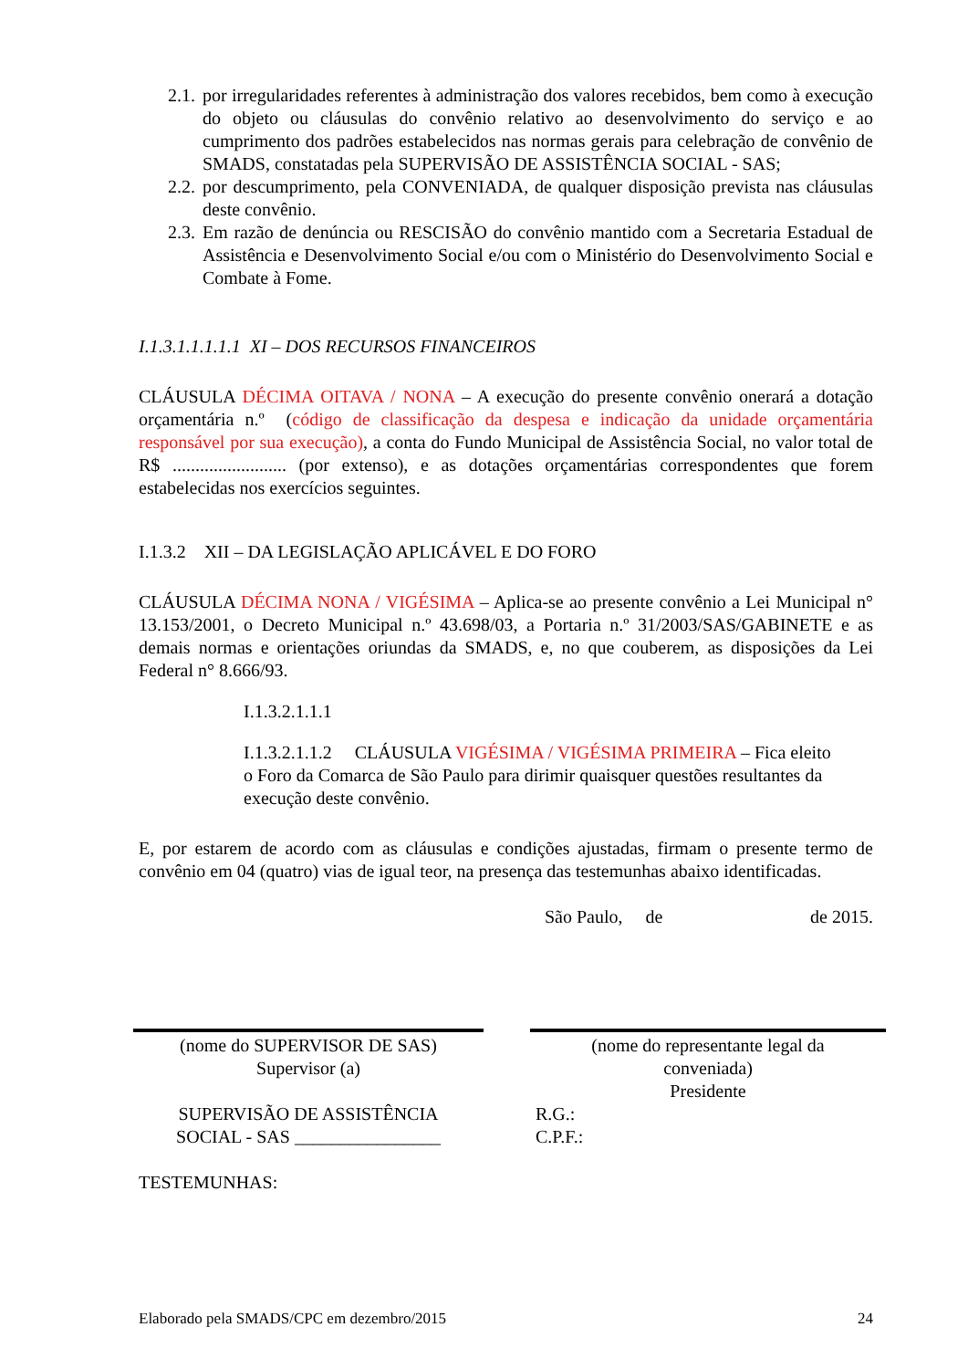2.1. por irregularidades referentes à administração dos valores recebidos, bem como à execução do objeto ou cláusulas do convênio relativo ao desenvolvimento do serviço e ao cumprimento dos padrões estabelecidos nas normas gerais para celebração de convênio de SMADS, constatadas pela SUPERVISÃO DE ASSISTÊNCIA SOCIAL - SAS;
2.2. por descumprimento, pela CONVENIADA, de qualquer disposição prevista nas cláusulas deste convênio.
2.3. Em razão de denúncia ou RESCISÃO do convênio mantido com a Secretaria Estadual de Assistência e Desenvolvimento Social e/ou com o Ministério do Desenvolvimento Social e Combate à Fome.
I.1.3.1.1.1.1.1 XI – DOS RECURSOS FINANCEIROS
CLÁUSULA DÉCIMA OITAVA / NONA – A execução do presente convênio onerará a dotação orçamentária n.º (código de classificação da despesa e indicação da unidade orçamentária responsável por sua execução), a conta do Fundo Municipal de Assistência Social, no valor total de R$ ......................... (por extenso), e as dotações orçamentárias correspondentes que forem estabelecidas nos exercícios seguintes.
I.1.3.2 XII – DA LEGISLAÇÃO APLICÁVEL E DO FORO
CLÁUSULA DÉCIMA NONA / VIGÉSIMA – Aplica-se ao presente convênio a Lei Municipal n° 13.153/2001, o Decreto Municipal n.º 43.698/03, a Portaria n.º 31/2003/SAS/GABINETE e as demais normas e orientações oriundas da SMADS, e, no que couberem, as disposições da Lei Federal n° 8.666/93.
I.1.3.2.1.1.1
I.1.3.2.1.1.2 CLÁUSULA VIGÉSIMA / VIGÉSIMA PRIMEIRA – Fica eleito o Foro da Comarca de São Paulo para dirimir quaisquer questões resultantes da execução deste convênio.
E, por estarem de acordo com as cláusulas e condições ajustadas, firmam o presente termo de convênio em 04 (quatro) vias de igual teor, na presença das testemunhas abaixo identificadas.
São Paulo, de de 2015.
(nome do SUPERVISOR DE SAS)
Supervisor (a)
SUPERVISÃO DE ASSISTÊNCIA
SOCIAL - SAS ________________
(nome do representante legal da
conveniada)
Presidente
R.G.:
C.P.F.:
TESTEMUNHAS:
Elaborado pela SMADS/CPC em dezembro/2015 24